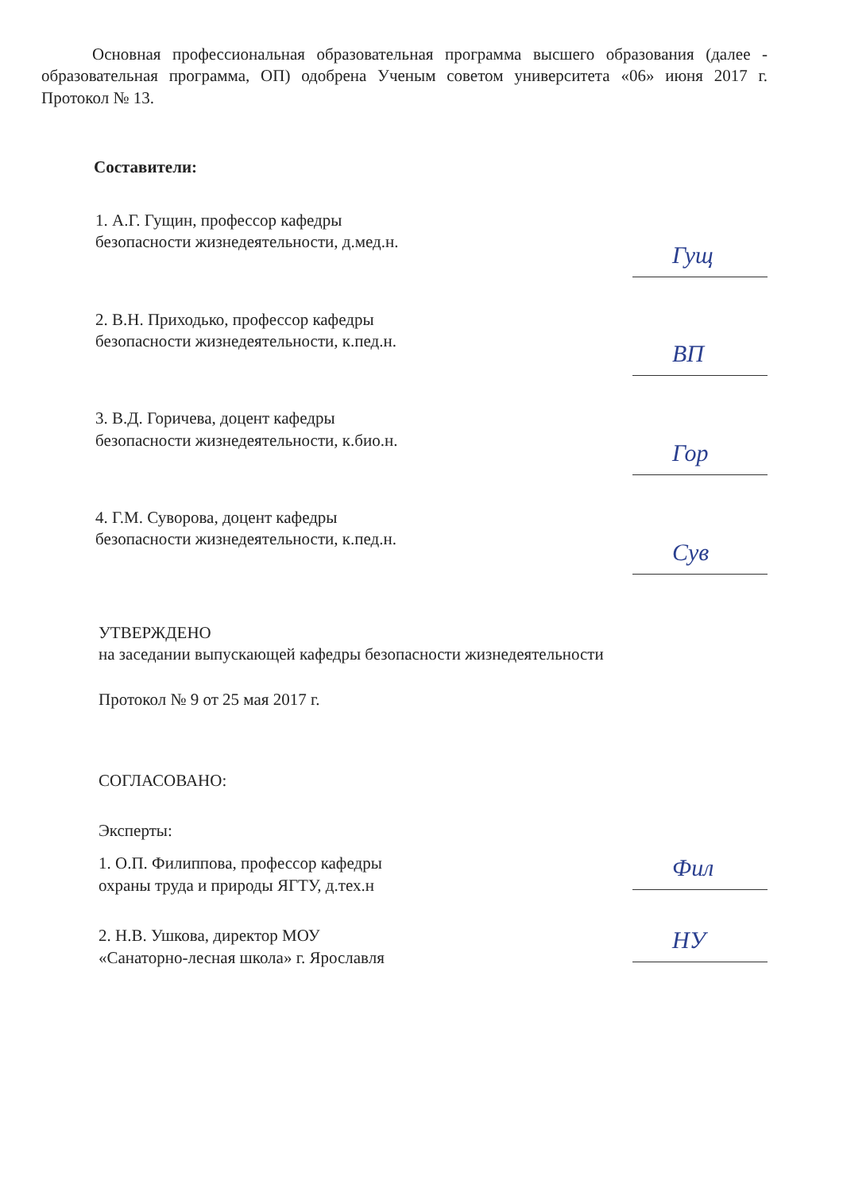Основная профессиональная образовательная программа высшего образования (далее - образовательная программа, ОП) одобрена Ученым советом университета «06» июня 2017 г. Протокол № 13.
Составители:
1. А.Г. Гущин, профессор кафедры
безопасности жизнедеятельности, д.мед.н.
Гущ
2. В.Н. Приходько, профессор кафедры
безопасности жизнедеятельности, к.пед.н.
ВП
3. В.Д. Горичева, доцент кафедры
безопасности жизнедеятельности, к.био.н.
Гор
4. Г.М. Суворова, доцент кафедры
безопасности жизнедеятельности, к.пед.н.
Сув
УТВЕРЖДЕНО
на заседании выпускающей кафедры безопасности жизнедеятельности
Протокол № 9 от 25 мая 2017 г.
СОГЛАСОВАНО:
Эксперты:
1. О.П. Филиппова, профессор кафедры
охраны труда и природы ЯГТУ, д.тех.н
Фил
2. Н.В. Ушкова, директор МОУ
«Санаторно-лесная школа» г. Ярославля
НУ